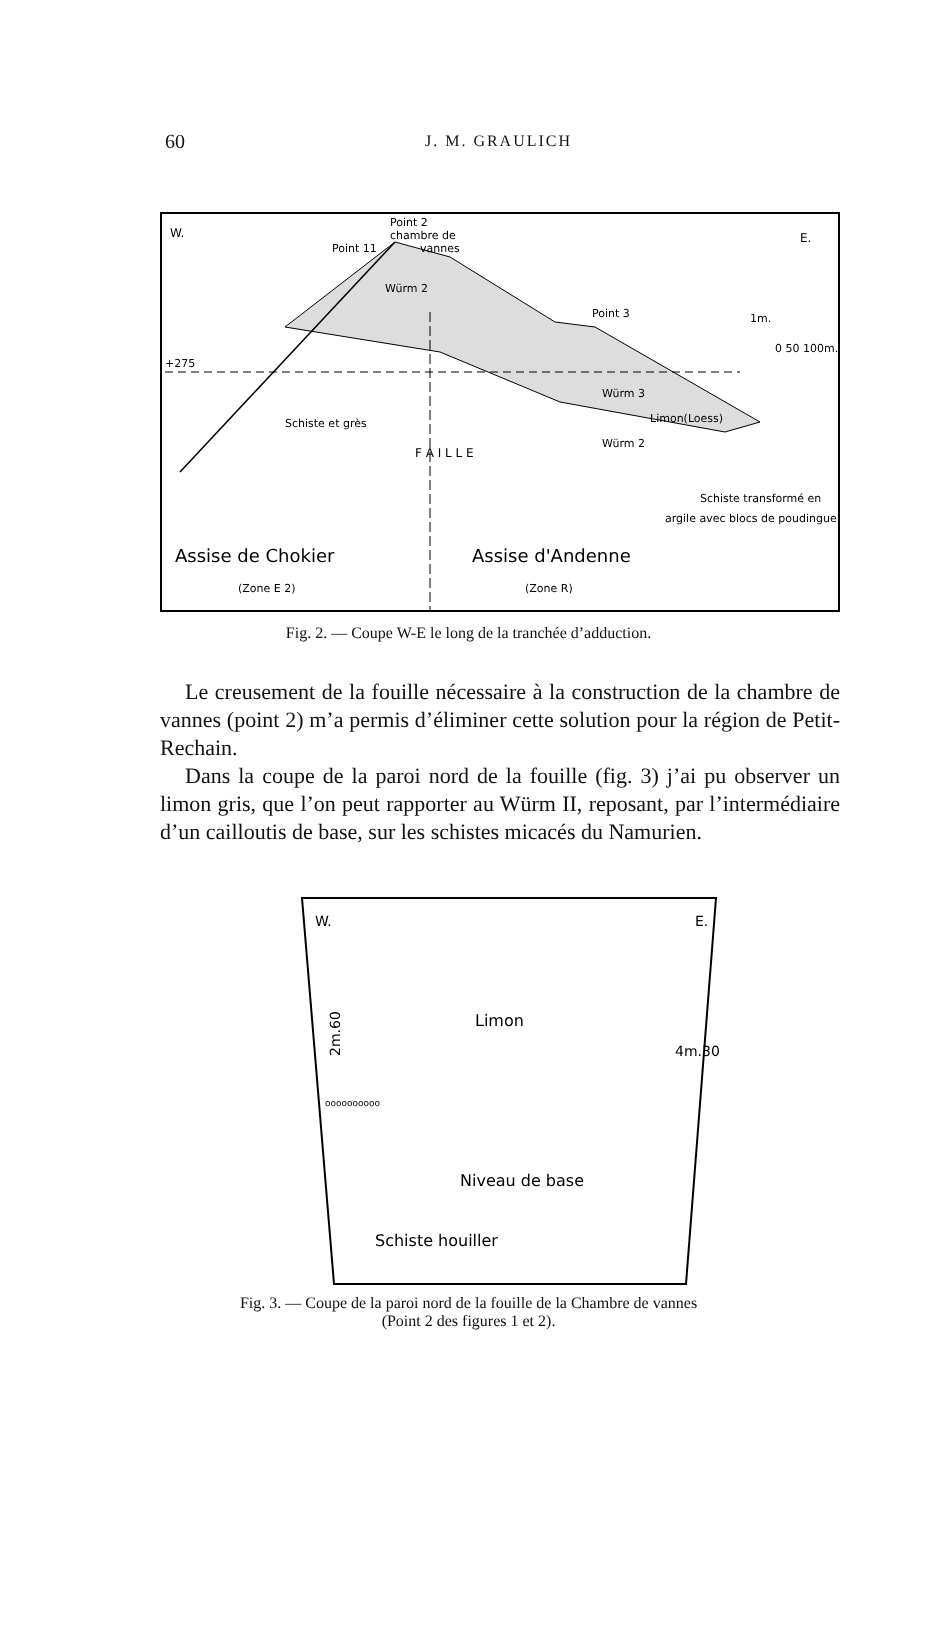60 J. M. GRAULICH
W.
E.
Point 2
chambre de
vannes
Point 11
Würm 2
Point 3
1m.
0 50 100m.
+275
Schiste et grès
Würm 3
Limon(Loess)
Würm 2
Schiste transformé en
argile avec blocs de poudingue
F A I L L E
Assise de Chokier
Assise d'Andenne
(Zone E 2)
(Zone R)
Fig. 2. — Coupe W-E le long de la tranchée d’adduction.
Le creusement de la fouille nécessaire à la construction de la chambre de vannes (point 2) m’a permis d’éliminer cette solution pour la région de Petit-Rechain.
Dans la coupe de la paroi nord de la fouille (fig. 3) j’ai pu observer un limon gris, que l’on peut rapporter au Würm II, reposant, par l’intermédiaire d’un cailloutis de base, sur les schistes micacés du Namurien.
W.
E.
Limon
2m.60
4m.30
oooooooooo
Niveau de base
Schiste houiller
Fig. 3. — Coupe de la paroi nord de la fouille de la Chambre de vannes
(Point 2 des figures 1 et 2).